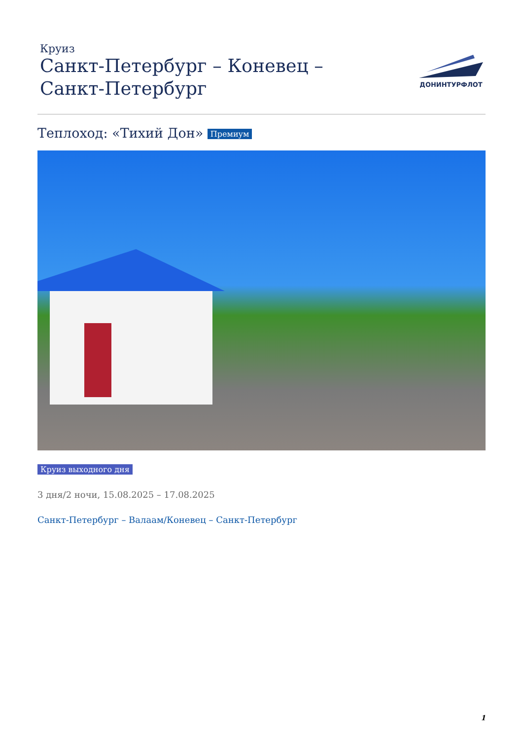Круиз
Санкт-Петербург – Коневец – Санкт-Петербург
ДОНИНТУРФЛОТ
Теплоход: «Тихий Дон» Премиум
Круиз выходного дня
3 дня/2 ночи, 15.08.2025 – 17.08.2025
Санкт-Петербург – Валаам/Коневец – Санкт-Петербург
1